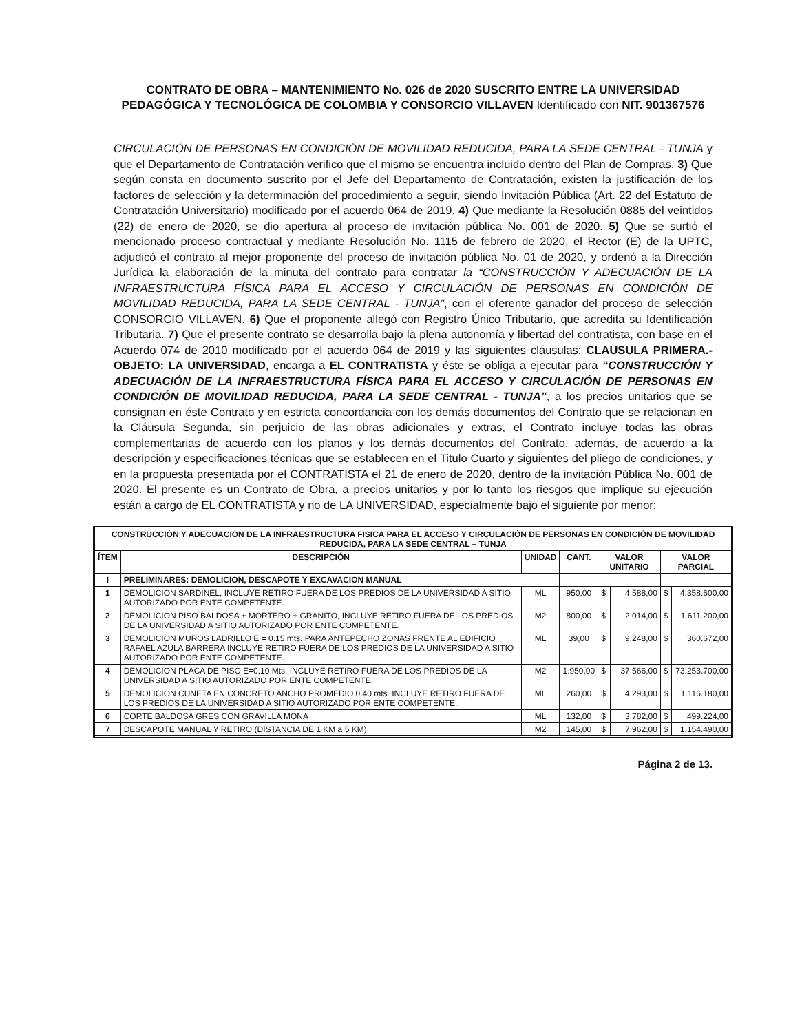CONTRATO DE OBRA – MANTENIMIENTO No. 026 de 2020 SUSCRITO ENTRE LA UNIVERSIDAD PEDAGÓGICA Y TECNOLÓGICA DE COLOMBIA Y CONSORCIO VILLAVEN Identificado con NIT. 901367576
CIRCULACIÓN DE PERSONAS EN CONDICIÓN DE MOVILIDAD REDUCIDA, PARA LA SEDE CENTRAL - TUNJA y que el Departamento de Contratación verifico que el mismo se encuentra incluido dentro del Plan de Compras. 3) Que según consta en documento suscrito por el Jefe del Departamento de Contratación, existen la justificación de los factores de selección y la determinación del procedimiento a seguir, siendo Invitación Pública (Art. 22 del Estatuto de Contratación Universitario) modificado por el acuerdo 064 de 2019. 4) Que mediante la Resolución 0885 del veintidos (22) de enero de 2020, se dio apertura al proceso de invitación pública No. 001 de 2020. 5) Que se surtió el mencionado proceso contractual y mediante Resolución No. 1115 de febrero de 2020, el Rector (E) de la UPTC, adjudicó el contrato al mejor proponente del proceso de invitación pública No. 01 de 2020, y ordenó a la Dirección Jurídica la elaboración de la minuta del contrato para contratar la “CONSTRUCCIÓN Y ADECUACIÓN DE LA INFRAESTRUCTURA FÍSICA PARA EL ACCESO Y CIRCULACIÓN DE PERSONAS EN CONDICIÓN DE MOVILIDAD REDUCIDA, PARA LA SEDE CENTRAL - TUNJA”, con el oferente ganador del proceso de selección CONSORCIO VILLAVEN. 6) Que el proponente allegó con Registro Único Tributario, que acredita su Identificación Tributaria. 7) Que el presente contrato se desarrolla bajo la plena autonomía y libertad del contratista, con base en el Acuerdo 074 de 2010 modificado por el acuerdo 064 de 2019 y las siguientes cláusulas: CLAUSULA PRIMERA.- OBJETO: LA UNIVERSIDAD, encarga a EL CONTRATISTA y éste se obliga a ejecutar para “CONSTRUCCIÓN Y ADECUACIÓN DE LA INFRAESTRUCTURA FÍSICA PARA EL ACCESO Y CIRCULACIÓN DE PERSONAS EN CONDICIÓN DE MOVILIDAD REDUCIDA, PARA LA SEDE CENTRAL - TUNJA”, a los precios unitarios que se consignan en éste Contrato y en estricta concordancia con los demás documentos del Contrato que se relacionan en la Cláusula Segunda, sin perjuicio de las obras adicionales y extras, el Contrato incluye todas las obras complementarias de acuerdo con los planos y los demás documentos del Contrato, además, de acuerdo a la descripción y especificaciones técnicas que se establecen en el Titulo Cuarto y siguientes del pliego de condiciones, y en la propuesta presentada por el CONTRATISTA el 21 de enero de 2020, dentro de la invitación Pública No. 001 de 2020. El presente es un Contrato de Obra, a precios unitarios y por lo tanto los riesgos que implique su ejecución están a cargo de EL CONTRATISTA y no de LA UNIVERSIDAD, especialmente bajo el siguiente por menor:
| CONSTRUCCIÓN Y ADECUACIÓN DE LA INFRAESTRUCTURA FISICA PARA EL ACCESO Y CIRCULACIÓN DE PERSONAS EN CONDICIÓN DE MOVILIDAD REDUCIDA, PARA LA SEDE CENTRAL – TUNJA | | | | | | | |
| --- | --- | --- | --- | --- | --- | --- | --- |
| ÍTEM | DESCRIPCIÓN | UNIDAD | CANT. | VALOR UNITARIO | | VALOR PARCIAL | |
| I | PRELIMINARES: DEMOLICION, DESCAPOTE Y EXCAVACION MANUAL | | | | | | |
| 1 | DEMOLICION SARDINEL, INCLUYE RETIRO FUERA DE LOS PREDIOS DE LA UNIVERSIDAD A SITIO AUTORIZADO POR ENTE COMPETENTE. | ML | 950,00 | $ | 4.588,00 | $ | 4.358.600,00 |
| 2 | DEMOLICION PISO BALDOSA + MORTERO + GRANITO, INCLUYE RETIRO FUERA DE LOS PREDIOS DE LA UNIVERSIDAD A SITIO AUTORIZADO POR ENTE COMPETENTE. | M2 | 800,00 | $ | 2.014,00 | $ | 1.611.200,00 |
| 3 | DEMOLICION MUROS LADRILLO E = 0.15 mts. PARA ANTEPECHO ZONAS FRENTE AL EDIFICIO RAFAEL AZULA BARRERA INCLUYE RETIRO FUERA DE LOS PREDIOS DE LA UNIVERSIDAD A SITIO AUTORIZADO POR ENTE COMPETENTE. | ML | 39,00 | $ | 9.248,00 | $ | 360.672,00 |
| 4 | DEMOLICION PLACA DE PISO E=0,10 Mts. INCLUYE RETIRO FUERA DE LOS PREDIOS DE LA UNIVERSIDAD A SITIO AUTORIZADO POR ENTE COMPETENTE. | M2 | 1.950,00 | $ | 37.566,00 | $ | 73.253.700,00 |
| 5 | DEMOLICION CUNETA EN CONCRETO ANCHO PROMEDIO 0.40 mts. INCLUYE RETIRO FUERA DE LOS PREDIOS DE LA UNIVERSIDAD A SITIO AUTORIZADO POR ENTE COMPETENTE. | ML | 260,00 | $ | 4.293,00 | $ | 1.116.180,00 |
| 6 | CORTE BALDOSA GRES CON GRAVILLA MONA | ML | 132,00 | $ | 3.782,00 | $ | 499.224,00 |
| 7 | DESCAPOTE MANUAL Y RETIRO (DISTANCIA DE 1 KM a 5 KM) | M2 | 145,00 | $ | 7.962,00 | $ | 1.154.490,00 |
Página 2 de 13.